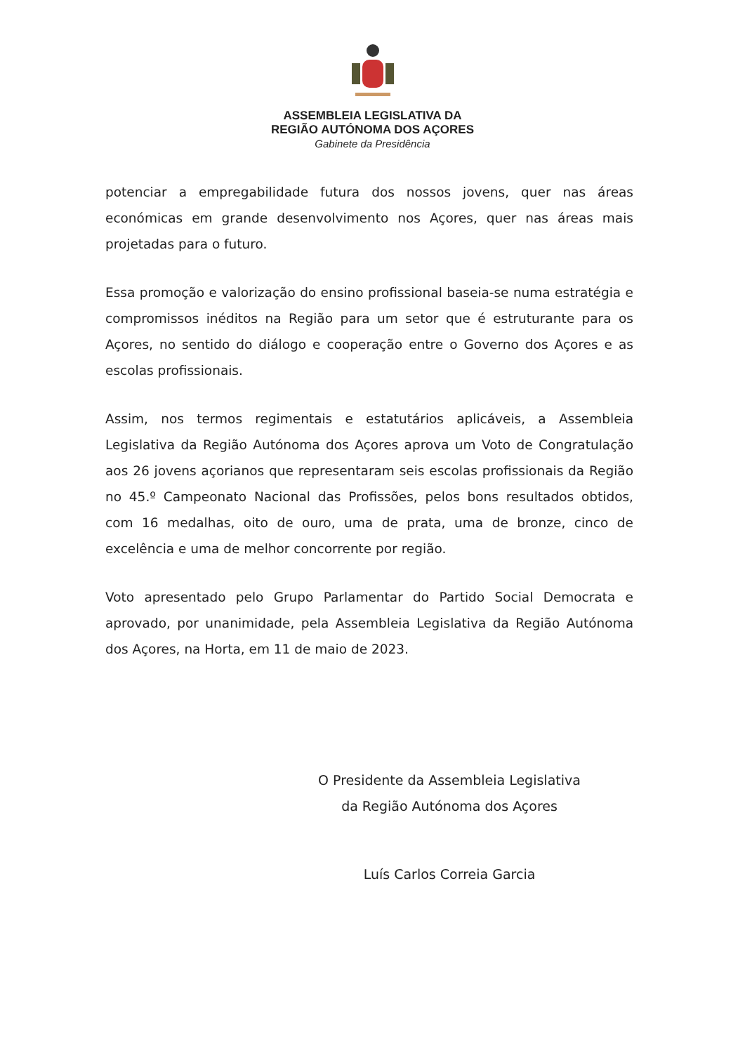ASSEMBLEIA LEGISLATIVA DA
REGIÃO AUTÓNOMA DOS AÇORES
Gabinete da Presidência
potenciar a empregabilidade futura dos nossos jovens, quer nas áreas económicas em grande desenvolvimento nos Açores, quer nas áreas mais projetadas para o futuro.
Essa promoção e valorização do ensino profissional baseia-se numa estratégia e compromissos inéditos na Região para um setor que é estruturante para os Açores, no sentido do diálogo e cooperação entre o Governo dos Açores e as escolas profissionais.
Assim, nos termos regimentais e estatutários aplicáveis, a Assembleia Legislativa da Região Autónoma dos Açores aprova um Voto de Congratulação aos 26 jovens açorianos que representaram seis escolas profissionais da Região no 45.º Campeonato Nacional das Profissões, pelos bons resultados obtidos, com 16 medalhas, oito de ouro, uma de prata, uma de bronze, cinco de excelência e uma de melhor concorrente por região.
Voto apresentado pelo Grupo Parlamentar do Partido Social Democrata e aprovado, por unanimidade, pela Assembleia Legislativa da Região Autónoma dos Açores, na Horta, em 11 de maio de 2023.
O Presidente da Assembleia Legislativa
da Região Autónoma dos Açores
Luís Carlos Correia Garcia